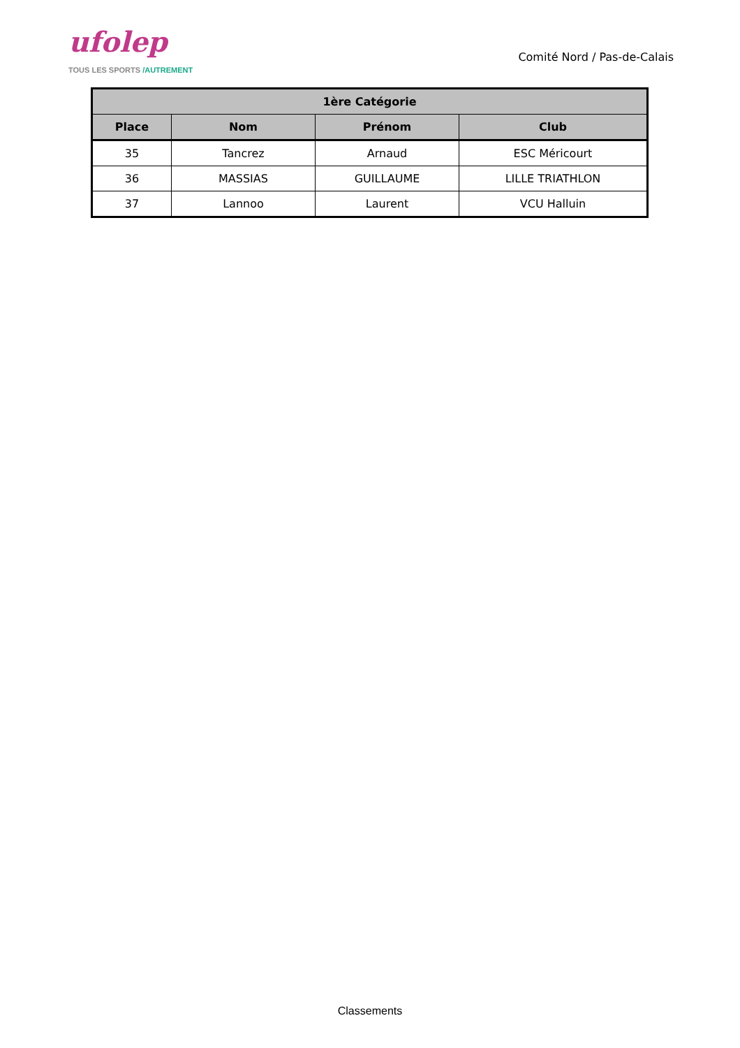ufolep
TOUS LES SPORTS /AUTREMENT
Comité Nord / Pas-de-Calais
| 1ère Catégorie | | | |
| --- | --- | --- | --- |
| Place | Nom | Prénom | Club |
| 35 | Tancrez | Arnaud | ESC Méricourt |
| 36 | MASSIAS | GUILLAUME | LILLE TRIATHLON |
| 37 | Lannoo | Laurent | VCU Halluin |
Classements